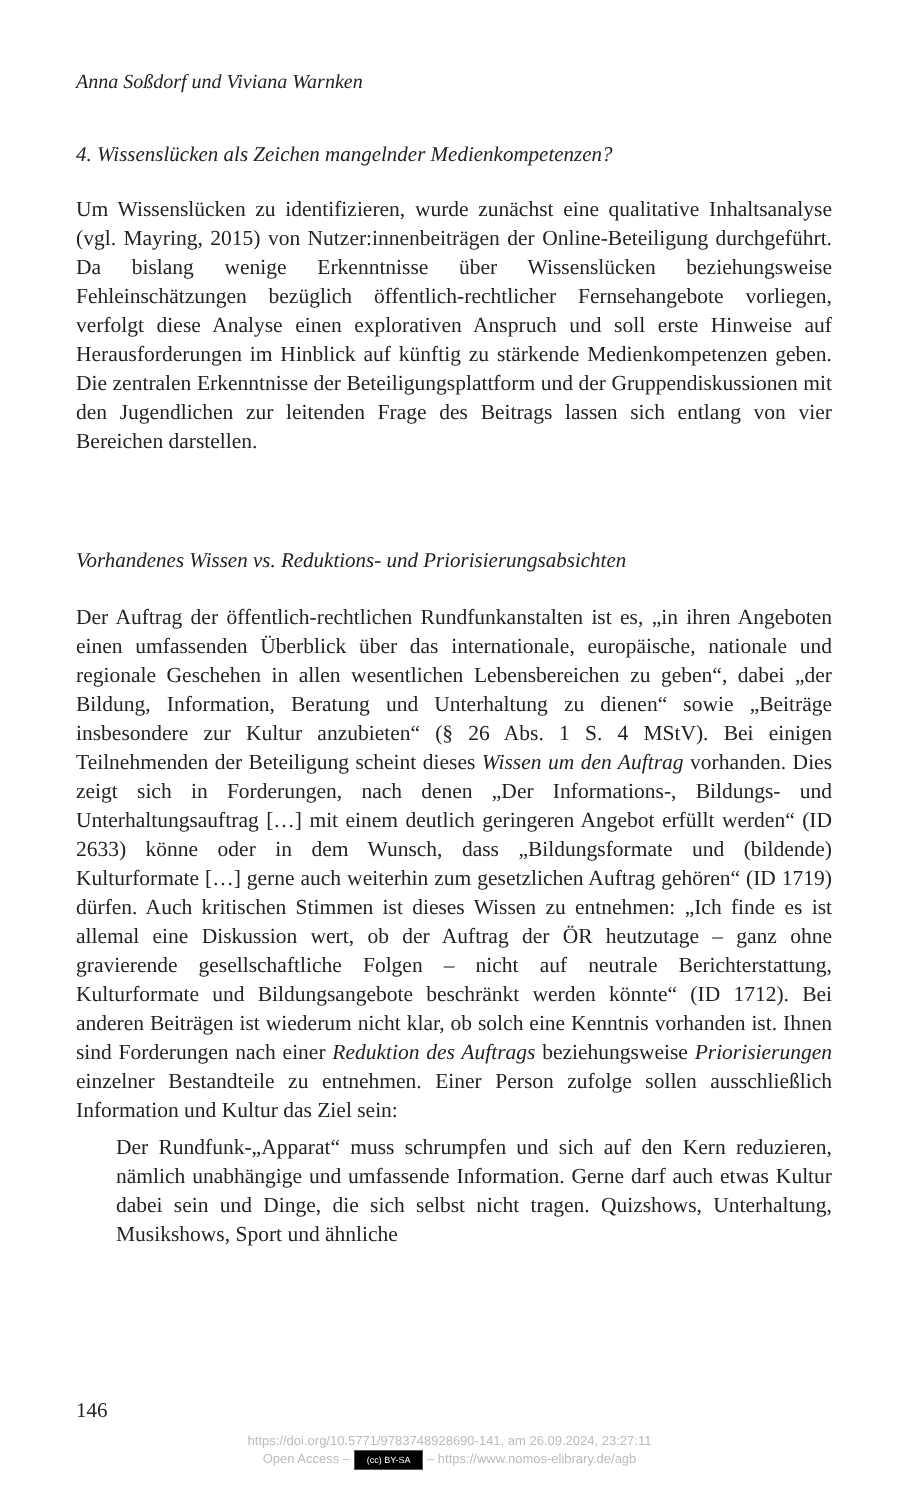Anna Soßdorf und Viviana Warnken
4. Wissenslücken als Zeichen mangelnder Medienkompetenzen?
Um Wissenslücken zu identifizieren, wurde zunächst eine qualitative Inhaltsanalyse (vgl. Mayring, 2015) von Nutzer:innenbeiträgen der Online-Beteiligung durchgeführt. Da bislang wenige Erkenntnisse über Wissenslücken beziehungsweise Fehleinschätzungen bezüglich öffentlich-rechtlicher Fernsehangebote vorliegen, verfolgt diese Analyse einen explorativen Anspruch und soll erste Hinweise auf Herausforderungen im Hinblick auf künftig zu stärkende Medienkompetenzen geben. Die zentralen Erkenntnisse der Beteiligungsplattform und der Gruppendiskussionen mit den Jugendlichen zur leitenden Frage des Beitrags lassen sich entlang von vier Bereichen darstellen.
Vorhandenes Wissen vs. Reduktions- und Priorisierungsabsichten
Der Auftrag der öffentlich-rechtlichen Rundfunkanstalten ist es, „in ihren Angeboten einen umfassenden Überblick über das internationale, europäische, nationale und regionale Geschehen in allen wesentlichen Lebensbereichen zu geben“, dabei „der Bildung, Information, Beratung und Unterhaltung zu dienen“ sowie „Beiträge insbesondere zur Kultur anzubieten“ (§ 26 Abs. 1 S. 4 MStV). Bei einigen Teilnehmenden der Beteiligung scheint dieses Wissen um den Auftrag vorhanden. Dies zeigt sich in Forderungen, nach denen „Der Informations-, Bildungs- und Unterhaltungsauftrag […] mit einem deutlich geringeren Angebot erfüllt werden“ (ID 2633) könne oder in dem Wunsch, dass „Bildungsformate und (bildende) Kulturformate […] gerne auch weiterhin zum gesetzlichen Auftrag gehören“ (ID 1719) dürfen. Auch kritischen Stimmen ist dieses Wissen zu entnehmen: „Ich finde es ist allemal eine Diskussion wert, ob der Auftrag der ÖR heutzutage – ganz ohne gravierende gesellschaftliche Folgen – nicht auf neutrale Berichterstattung, Kulturformate und Bildungsangebote beschränkt werden könnte“ (ID 1712). Bei anderen Beiträgen ist wiederum nicht klar, ob solch eine Kenntnis vorhanden ist. Ihnen sind Forderungen nach einer Reduktion des Auftrags beziehungsweise Priorisierungen einzelner Bestandteile zu entnehmen. Einer Person zufolge sollen ausschließlich Information und Kultur das Ziel sein:
Der Rundfunk-„Apparat“ muss schrumpfen und sich auf den Kern reduzieren, nämlich unabhängige und umfassende Information. Gerne darf auch etwas Kultur dabei sein und Dinge, die sich selbst nicht tragen. Quizshows, Unterhaltung, Musikshows, Sport und ähnliche
146
https://doi.org/10.5771/9783748928690-141, am 26.09.2024, 23:27:11
Open Access – (cc) BY-SA – https://www.nomos-elibrary.de/agb